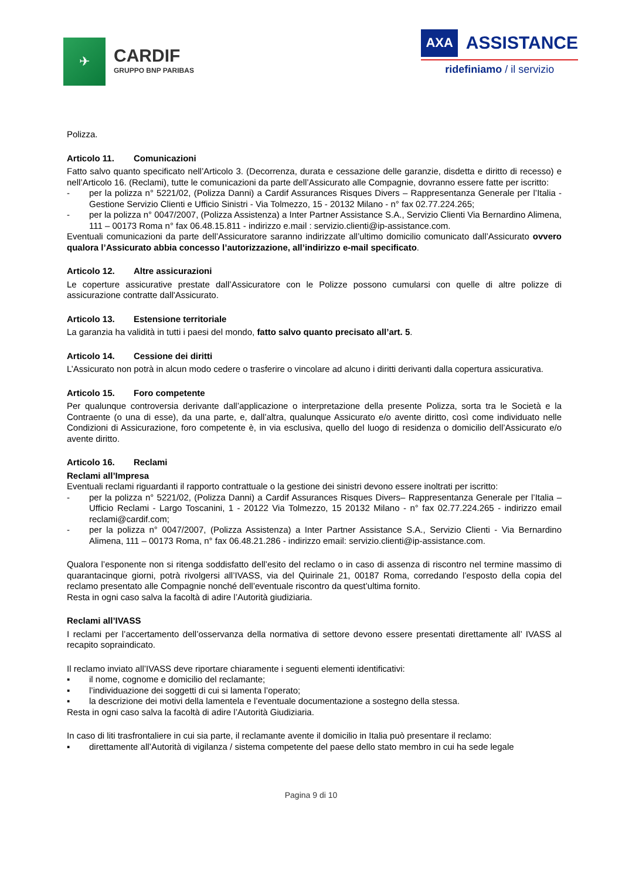✈
CARDIF
GRUPPO BNP PARIBAS
AXA ASSISTANCE
ridefiniamo / il servizio
Polizza.
Articolo 11. Comunicazioni
Fatto salvo quanto specificato nell’Articolo 3. (Decorrenza, durata e cessazione delle garanzie, disdetta e diritto di recesso) e nell’Articolo 16. (Reclami), tutte le comunicazioni da parte dell’Assicurato alle Compagnie, dovranno essere fatte per iscritto:
- per la polizza n° 5221/02, (Polizza Danni) a Cardif Assurances Risques Divers – Rappresentanza Generale per l’Italia - Gestione Servizio Clienti e Ufficio Sinistri - Via Tolmezzo, 15 - 20132 Milano - n° fax 02.77.224.265;
- per la polizza n° 0047/2007, (Polizza Assistenza) a Inter Partner Assistance S.A., Servizio Clienti Via Bernardino Alimena, 111 – 00173 Roma n° fax 06.48.15.811 - indirizzo e.mail : servizio.clienti@ip-assistance.com.
Eventuali comunicazioni da parte dell’Assicuratore saranno indirizzate all’ultimo domicilio comunicato dall’Assicurato ovvero qualora l’Assicurato abbia concesso l’autorizzazione, all’indirizzo e-mail specificato.
Articolo 12. Altre assicurazioni
Le coperture assicurative prestate dall’Assicuratore con le Polizze possono cumularsi con quelle di altre polizze di assicurazione contratte dall'Assicurato.
Articolo 13. Estensione territoriale
La garanzia ha validità in tutti i paesi del mondo, fatto salvo quanto precisato all’art. 5.
Articolo 14. Cessione dei diritti
L’Assicurato non potrà in alcun modo cedere o trasferire o vincolare ad alcuno i diritti derivanti dalla copertura assicurativa.
Articolo 15. Foro competente
Per qualunque controversia derivante dall’applicazione o interpretazione della presente Polizza, sorta tra le Società e la Contraente (o una di esse), da una parte, e, dall’altra, qualunque Assicurato e/o avente diritto, così come individuato nelle Condizioni di Assicurazione, foro competente è, in via esclusiva, quello del luogo di residenza o domicilio dell’Assicurato e/o avente diritto.
Articolo 16. Reclami
Reclami all’Impresa
Eventuali reclami riguardanti il rapporto contrattuale o la gestione dei sinistri devono essere inoltrati per iscritto:
- per la polizza n° 5221/02, (Polizza Danni) a Cardif Assurances Risques Divers– Rappresentanza Generale per l’Italia – Ufficio Reclami - Largo Toscanini, 1 - 20122 Via Tolmezzo, 15 20132 Milano - n° fax 02.77.224.265 - indirizzo email reclami@cardif.com;
- per la polizza n° 0047/2007, (Polizza Assistenza) a Inter Partner Assistance S.A., Servizio Clienti - Via Bernardino Alimena, 111 – 00173 Roma, n° fax 06.48.21.286 - indirizzo email: servizio.clienti@ip-assistance.com.
Qualora l’esponente non si ritenga soddisfatto dell’esito del reclamo o in caso di assenza di riscontro nel termine massimo di quarantacinque giorni, potrà rivolgersi all’IVASS, via del Quirinale 21, 00187 Roma, corredando l’esposto della copia del reclamo presentato alle Compagnie nonché dell’eventuale riscontro da quest’ultima fornito.
Resta in ogni caso salva la facoltà di adire l’Autorità giudiziaria.
Reclami all’IVASS
I reclami per l’accertamento dell’osservanza della normativa di settore devono essere presentati direttamente all’ IVASS al recapito sopraindicato.
Il reclamo inviato all’IVASS deve riportare chiaramente i seguenti elementi identificativi:
▪ il nome, cognome e domicilio del reclamante;
▪ l’individuazione dei soggetti di cui si lamenta l’operato;
▪ la descrizione dei motivi della lamentela e l’eventuale documentazione a sostegno della stessa.
Resta in ogni caso salva la facoltà di adire l’Autorità Giudiziaria.
In caso di liti trasfrontaliere in cui sia parte, il reclamante avente il domicilio in Italia può presentare il reclamo:
▪ direttamente all’Autorità di vigilanza / sistema competente del paese dello stato membro in cui ha sede legale
Pagina 9 di 10